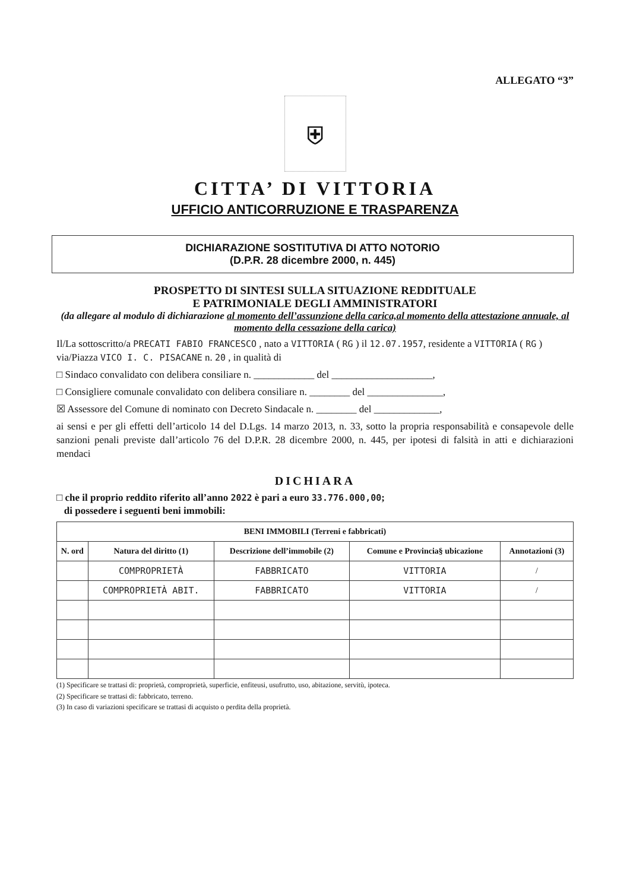ALLEGATO “3”
⛨
CITTA’ DI VITTORIA
UFFICIO ANTICORRUZIONE E TRASPARENZA
DICHIARAZIONE SOSTITUTIVA DI ATTO NOTORIO
(D.P.R. 28 dicembre 2000, n. 445)
PROSPETTO DI SINTESI SULLA SITUAZIONE REDDITUALE
E PATRIMONIALE DEGLI AMMINISTRATORI
(da allegare al modulo di dichiarazione al momento dell’assunzione della carica,al momento della attestazione annuale, al momento della cessazione della carica)
Il/La sottoscritto/a PRECATI FABIO FRANCESCO , nato a VITTORIA ( RG ) il 12.07.1957, residente a VITTORIA ( RG ) via/Piazza VICO I. C. PISACANE n. 20 , in qualità di
□ Sindaco convalidato con delibera consiliare n. ____________ del ____________________,
□ Consigliere comunale convalidato con delibera consiliare n. ________ del _______________,
☒ Assessore del Comune di nominato con Decreto Sindacale n. ________ del _____________,
ai sensi e per gli effetti dell’articolo 14 del D.Lgs. 14 marzo 2013, n. 33, sotto la propria responsabilità e consapevole delle sanzioni penali previste dall’articolo 76 del D.P.R. 28 dicembre 2000, n. 445, per ipotesi di falsità in atti e dichiarazioni mendaci
DICHIARA
□ che il proprio reddito riferito all’anno 2022 è pari a euro 33.776.000,00;
di possedere i seguenti beni immobili:
| BENI IMMOBILI (Terreni e fabbricati) | | | | |
| --- | --- | --- | --- | --- |
| N. ord | Natura del diritto (1) | Descrizione dell’immobile (2) | Comune e Provincia§ ubicazione | Annotazioni (3) |
| | COMPROPRIETÀ | FABBRICATO | VITTORIA | / |
| | COMPROPRIETÀ ABIT. | FABBRICATO | VITTORIA | / |
(1) Specificare se trattasi di: proprietà, comproprietà, superficie, enfiteusi, usufrutto, uso, abitazione, servitù, ipoteca.
(2) Specificare se trattasi di: fabbricato, terreno.
(3) In caso di variazioni specificare se trattasi di acquisto o perdita della proprietà.